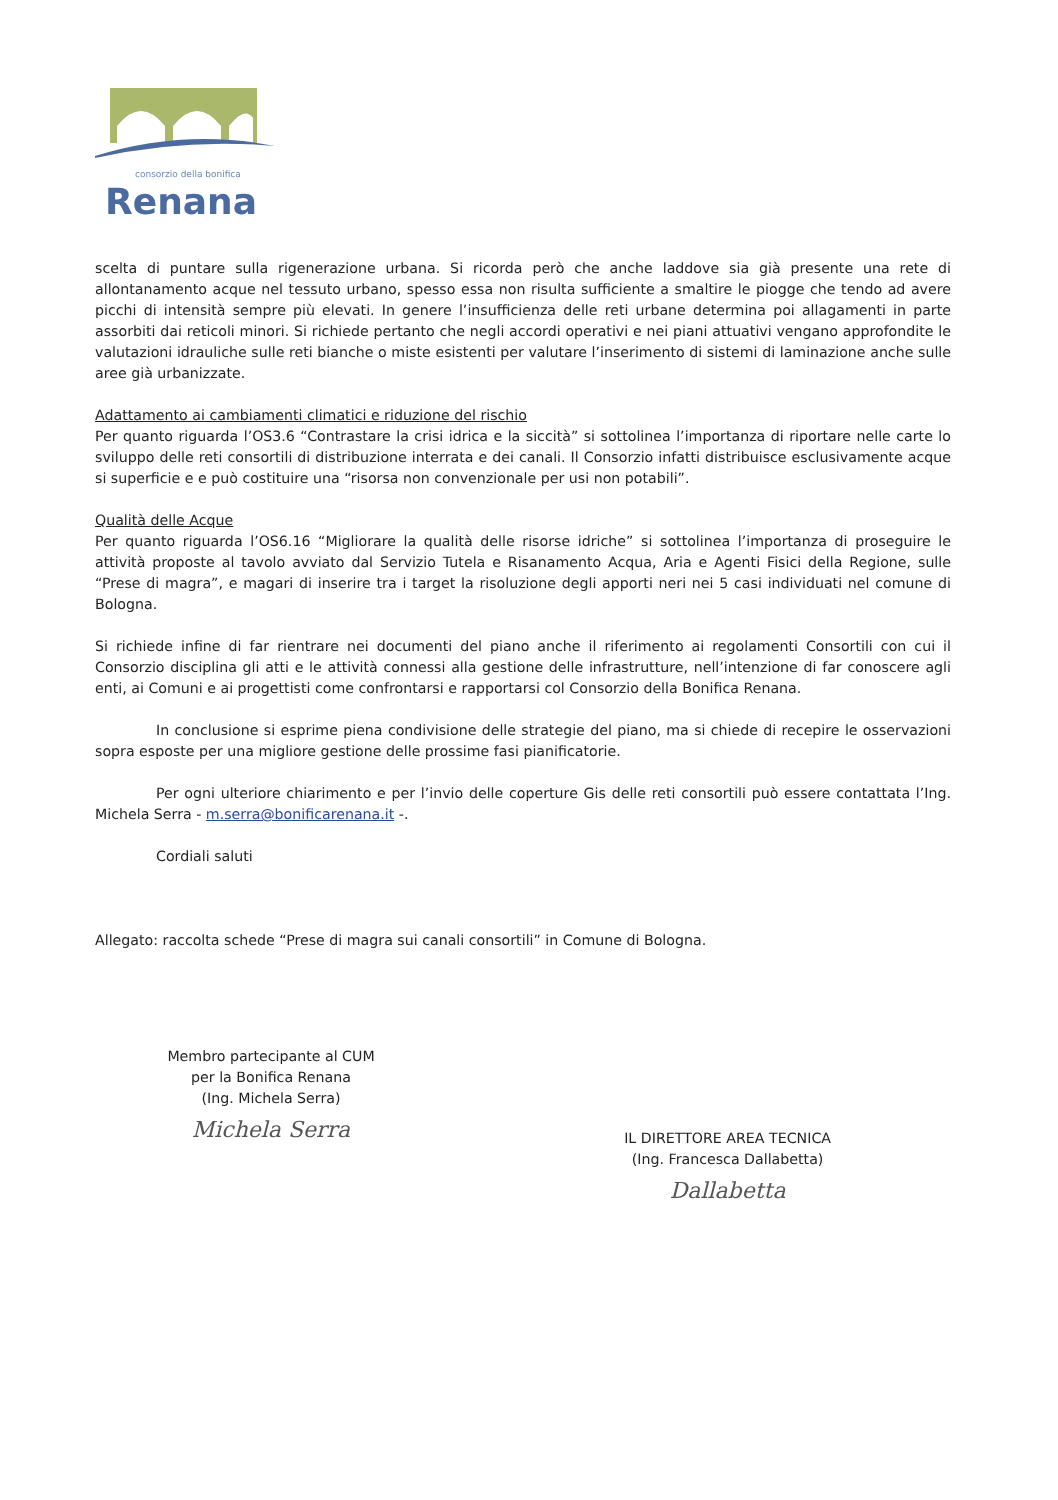consorzio della bonifica
Renana
scelta di puntare sulla rigenerazione urbana. Si ricorda però che anche laddove sia già presente una rete di allontanamento acque nel tessuto urbano, spesso essa non risulta sufficiente a smaltire le piogge che tendo ad avere picchi di intensità sempre più elevati. In genere l’insufficienza delle reti urbane determina poi allagamenti in parte assorbiti dai reticoli minori. Si richiede pertanto che negli accordi operativi e nei piani attuativi vengano approfondite le valutazioni idrauliche sulle reti bianche o miste esistenti per valutare l’inserimento di sistemi di laminazione anche sulle aree già urbanizzate.
Adattamento ai cambiamenti climatici e riduzione del rischio
Per quanto riguarda l’OS3.6 “Contrastare la crisi idrica e la siccità” si sottolinea l’importanza di riportare nelle carte lo sviluppo delle reti consortili di distribuzione interrata e dei canali. Il Consorzio infatti distribuisce esclusivamente acque si superficie e e può costituire una “risorsa non convenzionale per usi non potabili”.
Qualità delle Acque
Per quanto riguarda l’OS6.16 “Migliorare la qualità delle risorse idriche” si sottolinea l’importanza di proseguire le attività proposte al tavolo avviato dal Servizio Tutela e Risanamento Acqua, Aria e Agenti Fisici della Regione, sulle “Prese di magra”, e magari di inserire tra i target la risoluzione degli apporti neri nei 5 casi individuati nel comune di Bologna.
Si richiede infine di far rientrare nei documenti del piano anche il riferimento ai regolamenti Consortili con cui il Consorzio disciplina gli atti e le attività connessi alla gestione delle infrastrutture, nell’intenzione di far conoscere agli enti, ai Comuni e ai progettisti come confrontarsi e rapportarsi col Consorzio della Bonifica Renana.
In conclusione si esprime piena condivisione delle strategie del piano, ma si chiede di recepire le osservazioni sopra esposte per una migliore gestione delle prossime fasi pianificatorie.
Per ogni ulteriore chiarimento e per l’invio delle coperture Gis delle reti consortili può essere contattata l’Ing. Michela Serra - m.serra@bonificarenana.it -.
Cordiali saluti
Allegato: raccolta schede “Prese di magra sui canali consortili” in Comune di Bologna.
Membro partecipante al CUM
per la Bonifica Renana
(Ing. Michela Serra)
Michela Serra
IL DIRETTORE AREA TECNICA
(Ing. Francesca Dallabetta)
Dallabetta